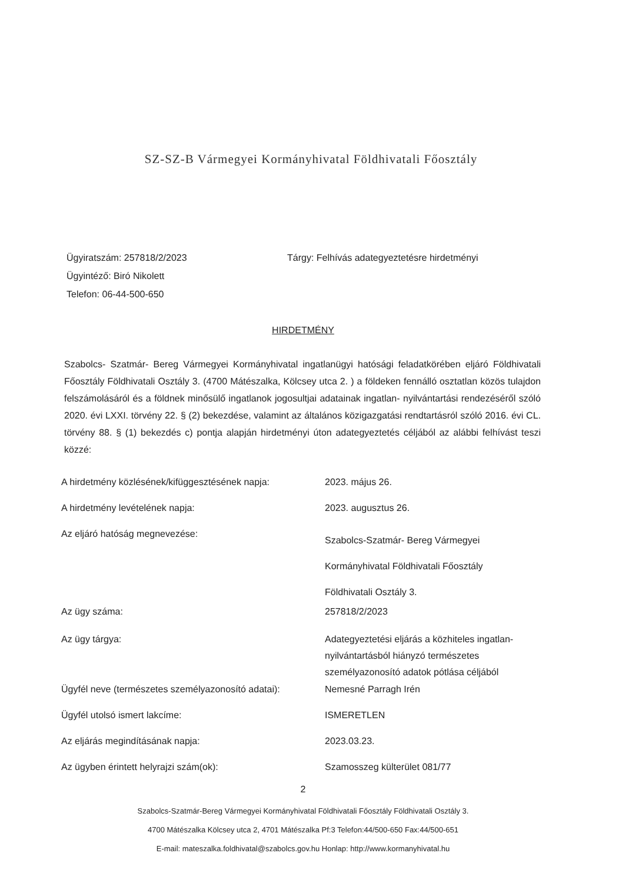SZ-SZ-B Vármegyei Kormányhivatal Földhivatali Főosztály
Ügyiratszám: 257818/2/2023
Tárgy: Felhívás adategyeztetésre hirdetményi
Ügyintéző: Biró Nikolett
Telefon: 06-44-500-650
HIRDETMÉNY
Szabolcs- Szatmár- Bereg Vármegyei Kormányhivatal ingatlanügyi hatósági feladatkörében eljáró Földhivatali Főosztály Földhivatali Osztály 3. (4700 Mátészalka, Kölcsey utca 2. ) a földeken fennálló osztatlan közös tulajdon felszámolásáról és a földnek minősülő ingatlanok jogosultjai adatainak ingatlan- nyilvántartási rendezéséről szóló 2020. évi LXXI. törvény 22. § (2) bekezdése, valamint az általános közigazgatási rendtartásról szóló 2016. évi CL. törvény 88. § (1) bekezdés c) pontja alapján hirdetményi úton adategyeztetés céljából az alábbi felhívást teszi közzé:
A hirdetmény közlésének/kifüggesztésének napja:
2023. május 26.
A hirdetmény levételének napja: 2023. augusztus 26.
Az eljáró hatóság megnevezése:
Szabolcs-Szatmár- Bereg Vármegyei
Kormányhivatal Földhivatali Főosztály
Földhivatali Osztály 3.
Az ügy száma: 257818/2/2023
Az ügy tárgya: Adategyeztetési eljárás a közhiteles ingatlan-nyilvántartásból hiányzó természetes személyazonosító adatok pótlása céljából
Ügyfél neve (természetes személyazonosító adatai):
Nemesné Parragh Irén
Ügyfél utolsó ismert lakcíme: ISMERETLEN
Az eljárás megindításának napja: 2023.03.23.
Az ügyben érintett helyrajzi szám(ok): Szamosszeg külterület 081/77
2
Szabolcs-Szatmár-Bereg Vármegyei Kormányhivatal Földhivatali Főosztály Földhivatali Osztály 3.
4700 Mátészalka Kölcsey utca 2, 4701 Mátészalka Pf:3 Telefon:44/500-650 Fax:44/500-651
E-mail: mateszalka.foldhivatal@szabolcs.gov.hu Honlap: http://www.kormanyhivatal.hu